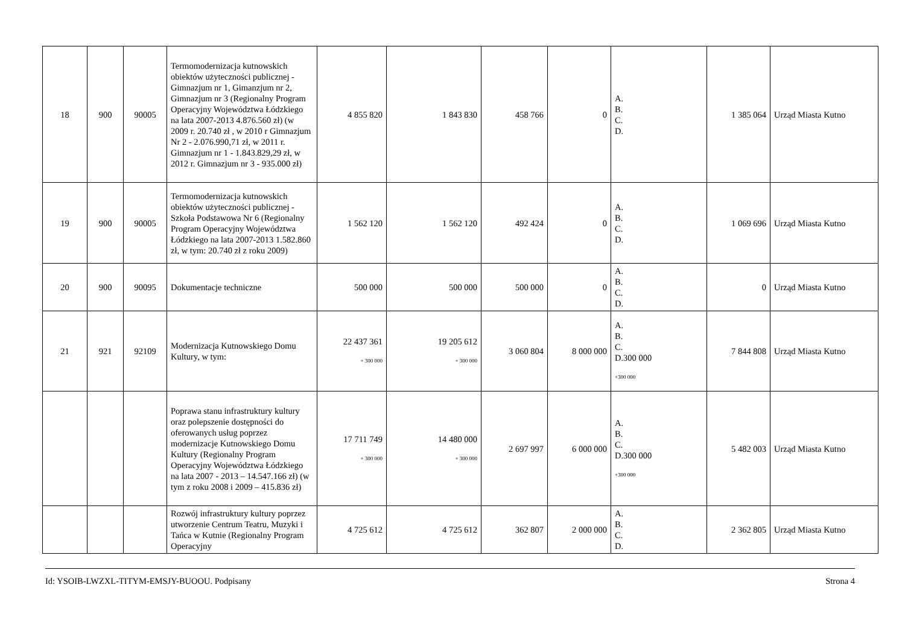| 18 | 900 | 90005 | Termomodernizacja kutnowskich obiektów użyteczności publicznej - Gimnazjum nr 1, Gimanzjum nr 2, Gimnazjum nr 3 (Regionalny Program Operacyjny Województwa Łódzkiego na lata 2007-2013 4.876.560 zł) (w 2009 r. 20.740 zł , w 2010 r Gimnazjum Nr 2 - 2.076.990,71 zł, w 2011 r. Gimnazjum nr 1 - 1.843.829,29 zł, w 2012 r. Gimnazjum nr 3 - 935.000 zł) | 4 855 820 | 1 843 830 | 458 766 | 0 | A. B. C. D. | 1 385 064 | Urząd Miasta Kutno |
| 19 | 900 | 90005 | Termomodernizacja kutnowskich obiektów użyteczności publicznej - Szkoła Podstawowa Nr 6 (Regionalny Program Operacyjny Województwa Łódzkiego na lata 2007-2013 1.582.860 zł, w tym: 20.740 zł z roku 2009) | 1 562 120 | 1 562 120 | 492 424 | 0 | A. B. C. D. | 1 069 696 | Urząd Miasta Kutno |
| 20 | 900 | 90095 | Dokumentacje techniczne | 500 000 | 500 000 | 500 000 | 0 | A. B. C. D. | 0 | Urząd Miasta Kutno |
| 21 | 921 | 92109 | Modernizacja Kutnowskiego Domu Kultury, w tym: | 22 437 361 + 300 000 | 19 205 612 + 300 000 | 3 060 804 | 8 000 000 | A. B. C. D.300 000 +300 000 | 7 844 808 | Urząd Miasta Kutno |
| | | | Poprawa stanu infrastruktury kultury oraz polepszenie dostępności do oferowanych usług poprzez modernizacje Kutnowskiego Domu Kultury (Regionalny Program Operacyjny Województwa Łódzkiego na lata 2007 - 2013 – 14.547.166 zł) (w tym z roku 2008 i 2009 – 415.836 zł) | 17 711 749 + 300 000 | 14 480 000 + 300 000 | 2 697 997 | 6 000 000 | A. B. C. D.300 000 +300 000 | 5 482 003 | Urząd Miasta Kutno |
| | | | Rozwój infrastruktury kultury poprzez utworzenie Centrum Teatru, Muzyki i Tańca w Kutnie (Regionalny Program Operacyjny | 4 725 612 | 4 725 612 | 362 807 | 2 000 000 | A. B. C. D. | 2 362 805 | Urząd Miasta Kutno |
Id: YSOIB-LWZXL-TITYM-EMSJY-BUOOU. Podpisany Strona 4